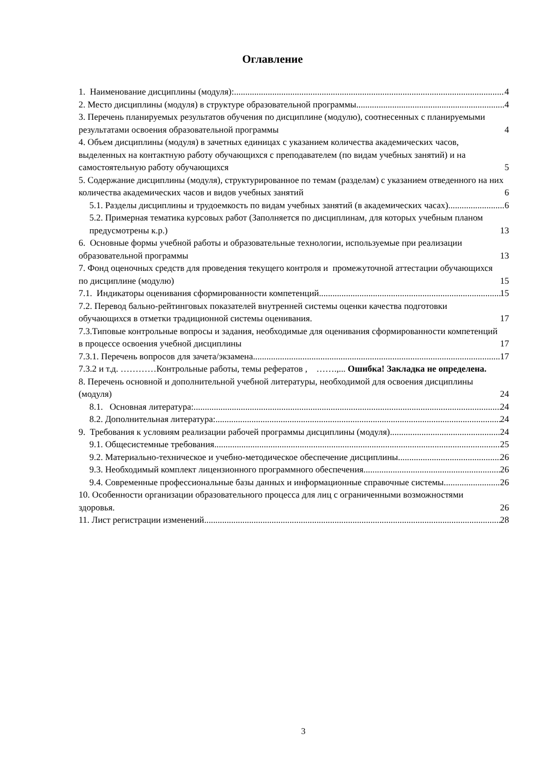Оглавление
1. Наименование дисциплины (модуля): 4
2. Место дисциплины (модуля) в структуре образовательной программы 4
3. Перечень планируемых результатов обучения по дисциплине (модулю), соотнесенных с планируемыми результатами освоения образовательной программы 4
4. Объем дисциплины (модуля) в зачетных единицах с указанием количества академических часов, выделенных на контактную работу обучающихся с преподавателем (по видам учебных занятий) и на самостоятельную работу обучающихся 5
5. Содержание дисциплины (модуля), структурированное по темам (разделам) с указанием отведенного на них количества академических часов и видов учебных занятий 6
5.1. Разделы дисциплины и трудоемкость по видам учебных занятий (в академических часах) 6
5.2. Примерная тематика курсовых работ (Заполняется по дисциплинам, для которых учебным планом предусмотрены к.р.) 13
6. Основные формы учебной работы и образовательные технологии, используемые при реализации образовательной программы 13
7. Фонд оценочных средств для проведения текущего контроля и промежуточной аттестации обучающихся по дисциплине (модулю) 15
7.1. Индикаторы оценивания сформированности компетенций 15
7.2. Перевод бально-рейтинговых показателей внутренней системы оценки качества подготовки обучающихся в отметки традиционной системы оценивания. 17
7.3.Типовые контрольные вопросы и задания, необходимые для оценивания сформированности компетенций в процессе освоения учебной дисциплины 17
7.3.1. Перечень вопросов для зачета/экзамена 17
7.3.2 и т.д. …………Контрольные работы, темы рефератов , …….,... Ошибка! Закладка не определена.
8. Перечень основной и дополнительной учебной литературы, необходимой для освоения дисциплины (модуля) 24
8.1. Основная литература: 24
8.2. Дополнительная литература: 24
9. Требования к условиям реализации рабочей программы дисциплины (модуля) 24
9.1. Общесистемные требования 25
9.2. Материально-техническое и учебно-методическое обеспечение дисциплины 26
9.3. Необходимый комплект лицензионного программного обеспечения 26
9.4. Современные профессиональные базы данных и информационные справочные системы 26
10. Особенности организации образовательного процесса для лиц с ограниченными возможностями здоровья. 26
11. Лист регистрации изменений 28
3